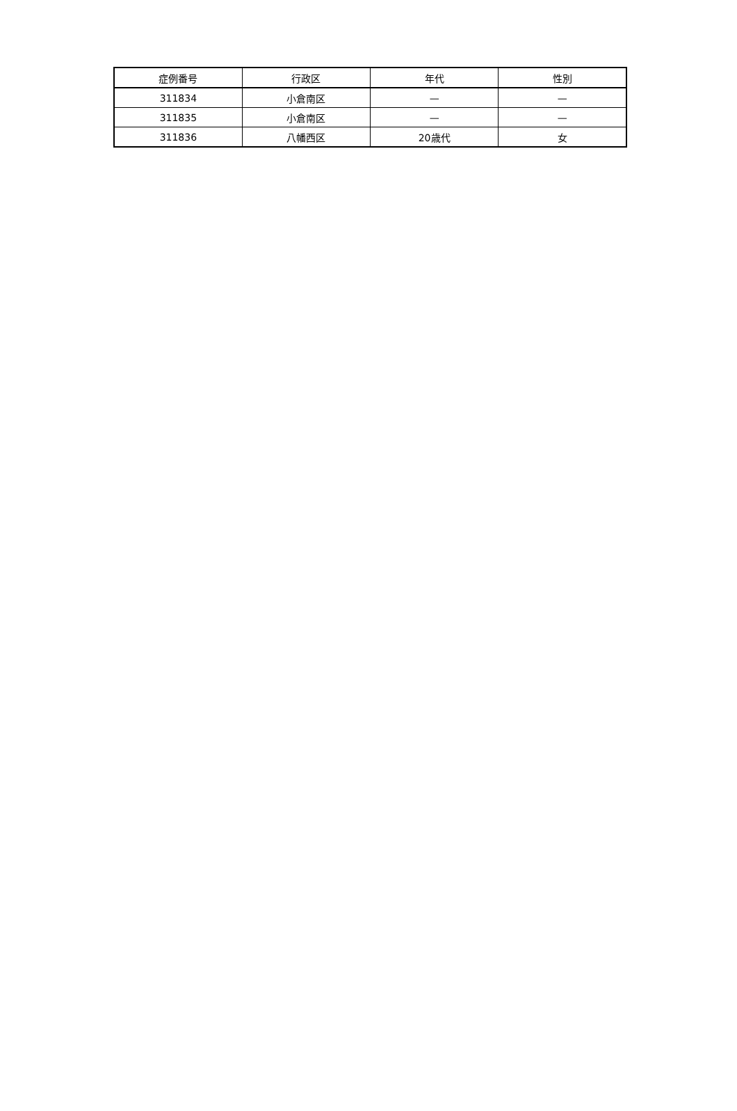| 症例番号 | 行政区 | 年代 | 性別 |
| --- | --- | --- | --- |
| 311834 | 小倉南区 | — | — |
| 311835 | 小倉南区 | — | — |
| 311836 | 八幡西区 | 20歳代 | 女 |